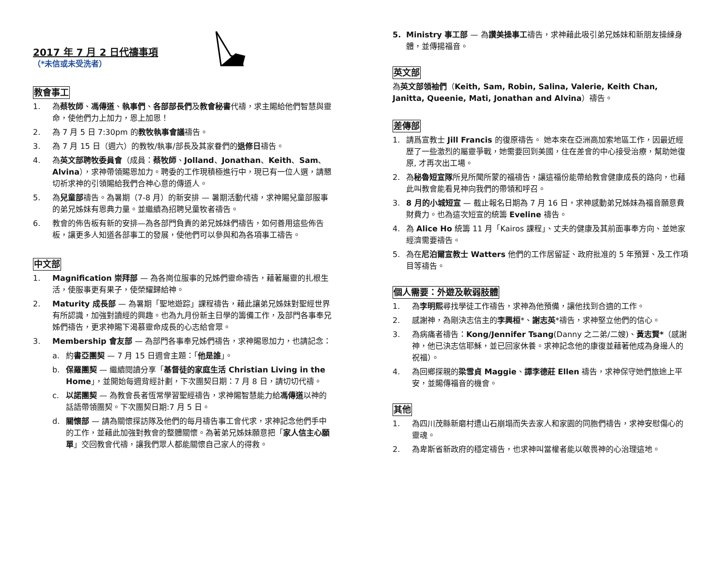2017 年 7 月 2 日代禱事項
（*未信或未受洗者）
教會事工
1. 為蔡牧師、馮傳道、執事們、各部部長們及教會秘書代禱，求主賜給他們智慧與靈命，使他們力上加力，恩上加恩！
2. 為 7 月 5 日 7:30pm 的教牧執事會議禱告。
3. 為 7 月 15 日（週六）的教牧/執事/部長及其家眷們的退修日禱告。
4. 為英文部聘牧委員會（成員：蔡牧師、Jolland、Jonathan、Keith、Sam、Alvina），求神帶領賜恩加力。聘委的工作現積極進行中，現已有一位人選，請懇切祈求神的引領賜給我們合神心意的傳道人。
5. 為兒童部禱告。為暑期（7-8 月）的新安排 — 暑期活動代禱，求神賜兒童部服事的弟兄姊妹有恩典力量。並繼續為招聘兒童牧者禱告。
6. 教會的佈告板有新的安排—為各部門負責的弟兄姊妹們禱告，如何善用這些佈告板，讓更多人知道各部事工的發展，使他們可以參與和為各項事工禱告。
中文部
1. Magnification 崇拜部 — 為各崗位服事的兄姊們靈命禱告，藉著屬靈的扎根生活，使服事更有果子，使榮耀歸給神。
2. Maturity 成長部 — 為暑期「聖地遊踪」課程禱告，藉此讓弟兄姊妹對聖經世界有所認識，加強對讀經的興趣。也為九月份新主日學的籌備工作，及部門各事奉兄姊們禱告，更求神賜下渴慕靈命成長的心志給會眾。
3. Membership 會友部 — 為部門各事奉兄姊們禱告，求神賜恩加力，也請記念：
a. 約書亞團契 — 7 月 15 日週會主題：「他是誰」。
b. 保羅團契 — 繼續閱讀分享「基督徒的家庭生活 Christian Living in the Home」，並開始每週背經計劃，下次團契日期：7 月 8 日，請切切代禱。
c. 以諾團契 — 為教會長者恆常學習聖經禱告，求神賜智慧能力給馮傳道以神的話語帶領團契。下次團契日期:7 月 5 日。
d. 關懷部 — 請為關懷探訪隊及他們的每月禱告事工會代求，求神記念他們手中的工作，並藉此加強對教會的整體關懷。為著弟兄姊妹願意把「家人信主心願單」交回教會代禱，讓我們眾人都能關懷自己家人的得救。
5. Ministry 事工部 — 為讚美操事工禱告，求神藉此吸引弟兄姊妹和新朋友操練身體，並傳揚福音。
英文部
為英文部領袖們（Keith, Sam, Robin, Salina, Valerie, Keith Chan, Janitta, Queenie, Mati, Jonathan and Alvina）禱告。
差傳部
1. 請爲宣教士 Jill Francis 的復原禱告。 她本來在亞洲高加索地區工作，因最近經歷了一些激烈的屬靈爭戰，她需要回到美國，住在差會的中心接受治療，幫助她復原, 才再次出工場。
2. 為秘魯短宣隊所見所聞所蒙的福禱告，讓這福份能帶給教會健康成長的路向，也藉此叫教會能看見神向我們的帶領和呼召。
3. 8 月的小城短宣 — 截止報名日期為 7 月 16 日，求神感動弟兄姊妹為福音願意費財費力。也為這次短宣的統籌 Eveline 禱告。
4. 為 Alice Ho 統籌 11 月「Kairos 課程」、丈夫的健康及其前面事奉方向、並她家經濟需要禱告。
5. 為在尼泊爾宣教士 Watters 他們的工作居留証、政府批准的 5 年預算、及工作項目等禱告。
個人需要：外遊及軟弱肢體
1. 為李明熙尋找學徒工作禱告，求神為他預備，讓他找到合適的工作。
2. 感謝神，為剛決志信主的李興桓*、謝志英*禱告，求神堅立他們的信心。
3. 為病痛者禱告：Kong/Jennifer Tsang(Danny 之二弟/二嫂)、黃志賢*（感謝神，他已決志信耶穌，並已回家休養。求神記念他的康復並藉著他成為身邊人的祝福）。
4. 為回鄉探親的梁雪貞 Maggie、譚李德莊 Ellen 禱告，求神保守她們旅途上平安，並賜傳福音的機會。
其他
1. 為四川茂縣新磨村遭山石崩塌而失去家人和家園的同胞們禱告，求神安慰傷心的靈魂。
2. 為卑斯省新政府的穩定禱告，也求神叫當權者能以敬畏神的心治理這地。